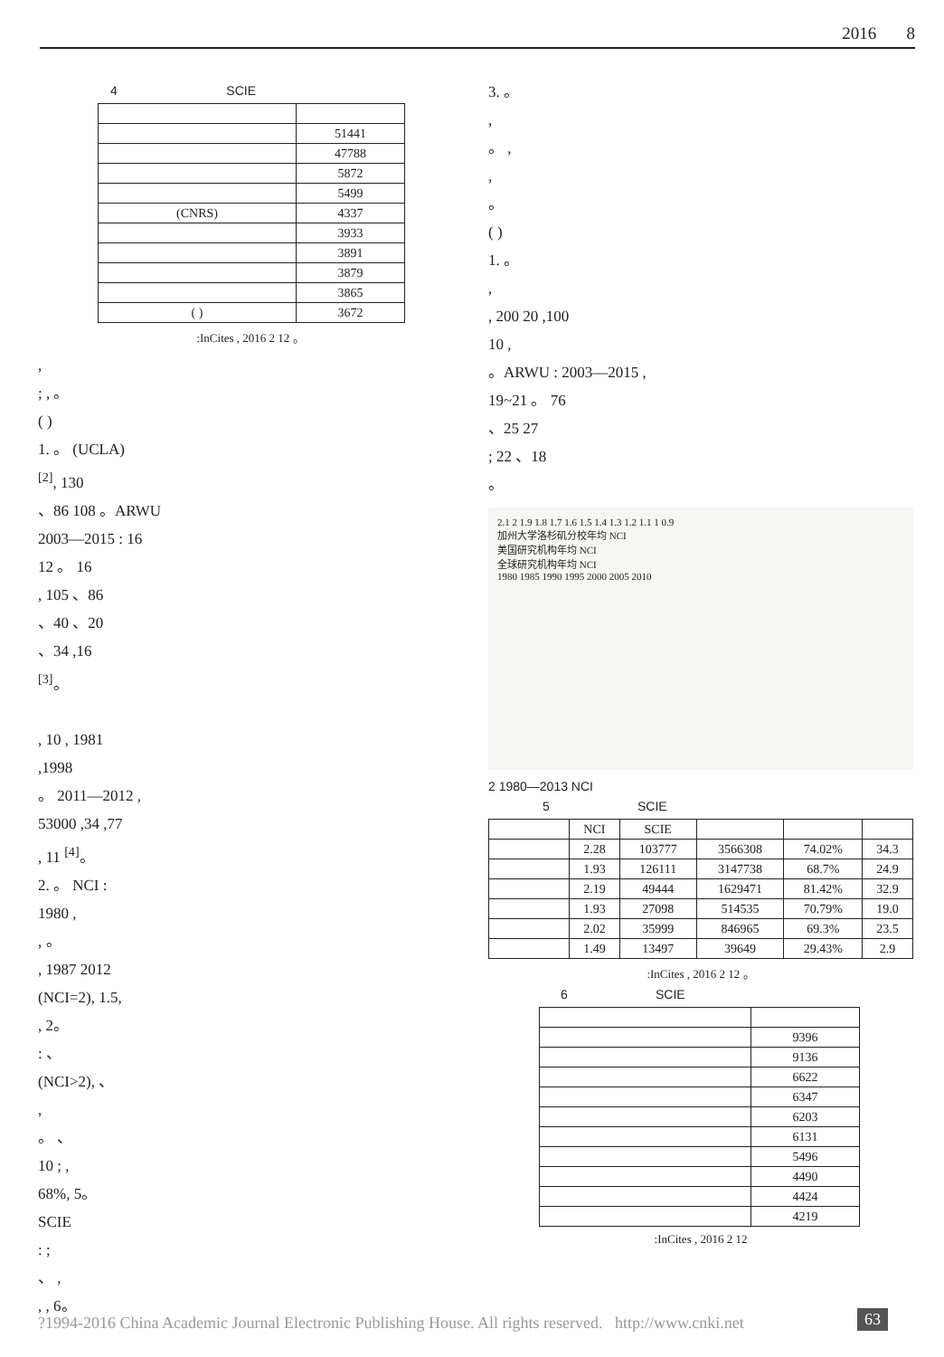2016 8
4 SCIE
| | 51441 |
| | 47788 |
| | 5872 |
| | 5499 |
| (CNRS) | 4337 |
| | 3933 |
| | 3891 |
| | 3879 |
| | 3865 |
| ( ) | 3672 |
:InCites , 2016 2 12 。
,
; , 。
( )
1. 。 (UCLA)
<sup>[2]</sup>, 130
、86 108 。ARWU
2003—2015 : 16
12 。 16
, 105 、86
、40 、20
、34 ,16
<sup>[3]</sup>。
, 10 , 1981
,1998
。 2011—2012 ,
53000 ,34 ,77
, 11 <sup>[4]</sup>。
2. 。 NCI :
1980 ,
, 。
, 1987 2012
(NCI=2), 1.5,
, 2。
: 、
(NCI>2), 、
,
。 、
10 ; ,
68%, 5。
SCIE
: ;
、 ,
, , 6。
3. 。
,
。 ,
,
。
( )
1. 。
,
, 200 20 ,100
10 ,
。ARWU : 2003—2015 ,
19~21 。 76
、25 27
; 22 、18
。
2.1 2 1.9 1.8 1.7 1.6 1.5 1.4 1.3 1.2 1.1 1 0.9
加州大学洛杉矶分校年均 NCI
美国研究机构年均 NCI
全球研究机构年均 NCI
1980 1985 1990 1995 2000 2005 2010
2 1980—2013 NCI
5 SCIE
| | NCI | SCIE | | | |
| | 2.28 | 103777 | 3566308 | 74.02% | 34.3 |
| | 1.93 | 126111 | 3147738 | 68.7% | 24.9 |
| | 2.19 | 49444 | 1629471 | 81.42% | 32.9 |
| | 1.93 | 27098 | 514535 | 70.79% | 19.0 |
| | 2.02 | 35999 | 846965 | 69.3% | 23.5 |
| | 1.49 | 13497 | 39649 | 29.43% | 2.9 |
:InCites , 2016 2 12 。
6 SCIE
| | 9396 |
| | 9136 |
| | 6622 |
| | 6347 |
| | 6203 |
| | 6131 |
| | 5496 |
| | 4490 |
| | 4424 |
| | 4219 |
:InCites , 2016 2 12
?1994-2016 China Academic Journal Electronic Publishing House. All rights reserved. http://www.cnki.net
63